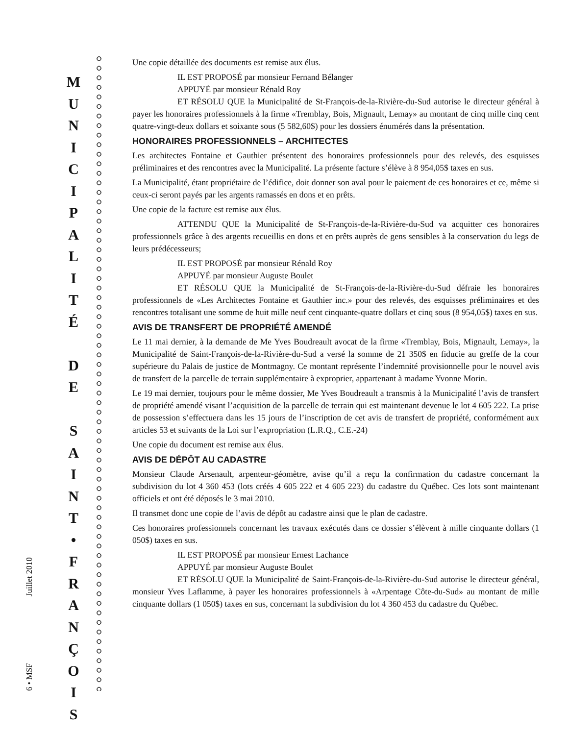6 • MSF Juillet 2010
M
U
N
I
C
I
P
A
L
I
T
É
D
E
S
A
I
N
T
•
F
R
A
N
Ç
O
I
S
Une copie détaillée des documents est remise aux élus.
IL EST PROPOSÉ par monsieur Fernand Bélanger
APPUYÉ par monsieur Rénald Roy
ET RÉSOLU QUE la Municipalité de St-François-de-la-Rivière-du-Sud autorise le directeur général à payer les honoraires professionnels à la firme «Tremblay, Bois, Mignault, Lemay» au montant de cinq mille cinq cent quatre-vingt-deux dollars et soixante sous (5 582,60$) pour les dossiers énumérés dans la présentation.
HONORAIRES PROFESSIONNELS – ARCHITECTES
Les architectes Fontaine et Gauthier présentent des honoraires professionnels pour des relevés, des esquisses préliminaires et des rencontres avec la Municipalité. La présente facture s’élève à 8 954,05$ taxes en sus.
La Municipalité, étant propriétaire de l’édifice, doit donner son aval pour le paiement de ces honoraires et ce, même si ceux-ci seront payés par les argents ramassés en dons et en prêts.
Une copie de la facture est remise aux élus.
ATTENDU QUE la Municipalité de St-François-de-la-Rivière-du-Sud va acquitter ces honoraires professionnels grâce à des argents recueillis en dons et en prêts auprès de gens sensibles à la conservation du legs de leurs prédécesseurs;
IL EST PROPOSÉ par monsieur Rénald Roy
APPUYÉ par monsieur Auguste Boulet
ET RÉSOLU QUE la Municipalité de St-François-de-la-Rivière-du-Sud défraie les honoraires professionnels de «Les Architectes Fontaine et Gauthier inc.» pour des relevés, des esquisses préliminaires et des rencontres totalisant une somme de huit mille neuf cent cinquante-quatre dollars et cinq sous (8 954,05$) taxes en sus.
AVIS DE TRANSFERT DE PROPRIÉTÉ AMENDÉ
Le 11 mai dernier, à la demande de Me Yves Boudreault avocat de la firme «Tremblay, Bois, Mignault, Lemay», la Municipalité de Saint-François-de-la-Rivière-du-Sud a versé la somme de 21 350$ en fiducie au greffe de la cour supérieure du Palais de justice de Montmagny. Ce montant représente l’indemnité provisionnelle pour le nouvel avis de transfert de la parcelle de terrain supplémentaire à exproprier, appartenant à madame Yvonne Morin.
Le 19 mai dernier, toujours pour le même dossier, Me Yves Boudreault a transmis à la Municipalité l’avis de transfert de propriété amendé visant l’acquisition de la parcelle de terrain qui est maintenant devenue le lot 4 605 222. La prise de possession s’effectuera dans les 15 jours de l’inscription de cet avis de transfert de propriété, conformément aux articles 53 et suivants de la Loi sur l’expropriation (L.R.Q., C.E.-24)
Une copie du document est remise aux élus.
AVIS DE DÉPÔT AU CADASTRE
Monsieur Claude Arsenault, arpenteur-géomètre, avise qu’il a reçu la confirmation du cadastre concernant la subdivision du lot 4 360 453 (lots créés 4 605 222 et 4 605 223) du cadastre du Québec. Ces lots sont maintenant officiels et ont été déposés le 3 mai 2010.
Il transmet donc une copie de l’avis de dépôt au cadastre ainsi que le plan de cadastre.
Ces honoraires professionnels concernant les travaux exécutés dans ce dossier s’élèvent à mille cinquante dollars (1 050$) taxes en sus.
IL EST PROPOSÉ par monsieur Ernest Lachance
APPUYÉ par monsieur Auguste Boulet
ET RÉSOLU QUE la Municipalité de Saint-François-de-la-Rivière-du-Sud autorise le directeur général, monsieur Yves Laflamme, à payer les honoraires professionnels à «Arpentage Côte-du-Sud» au montant de mille cinquante dollars (1 050$) taxes en sus, concernant la subdivision du lot 4 360 453 du cadastre du Québec.